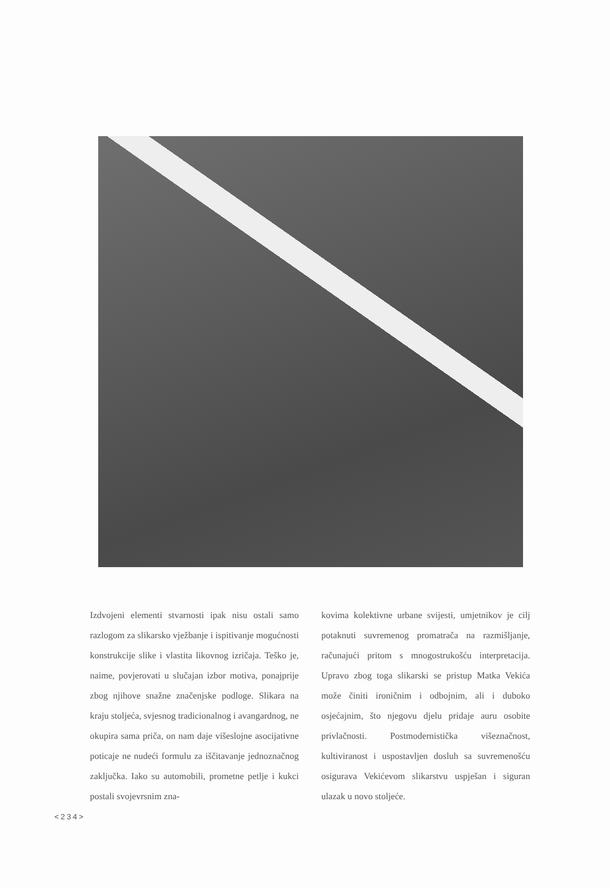Izdvojeni elementi stvarnosti ipak nisu ostali samo razlogom za slikarsko vježbanje i ispitivanje mogućnosti konstrukcije slike i vlastita likovnog izričaja. Teško je, naime, povjerovati u slučajan izbor motiva, ponajprije zbog njihove snažne značenjske podloge. Slikara na kraju stoljeća, svjesnog tradicionalnog i avangardnog, ne okupira sama priča, on nam daje višeslojne asocijativne poticaje ne nudeći formulu za iščitavanje jednoznačnog zaključka. Iako su automobili, prometne petlje i kukci postali svojevrsnim zna-
kovima kolektivne urbane svijesti, umjetnikov je cilj potaknuti suvremenog promatrača na razmišljanje, računajući pritom s mnogostrukošću interpretacija. Upravo zbog toga slikarski se pristup Matka Vekića može činiti ironičnim i odbojnim, ali i duboko osjećajnim, što njegovu djelu pridaje auru osobite privlačnosti. Postmodernistička višeznačnost, kultiviranost i uspostavljen dosluh sa suvremenošću osigurava Vekićevom slikarstvu uspješan i siguran ulazak u novo stoljeće.
<234>